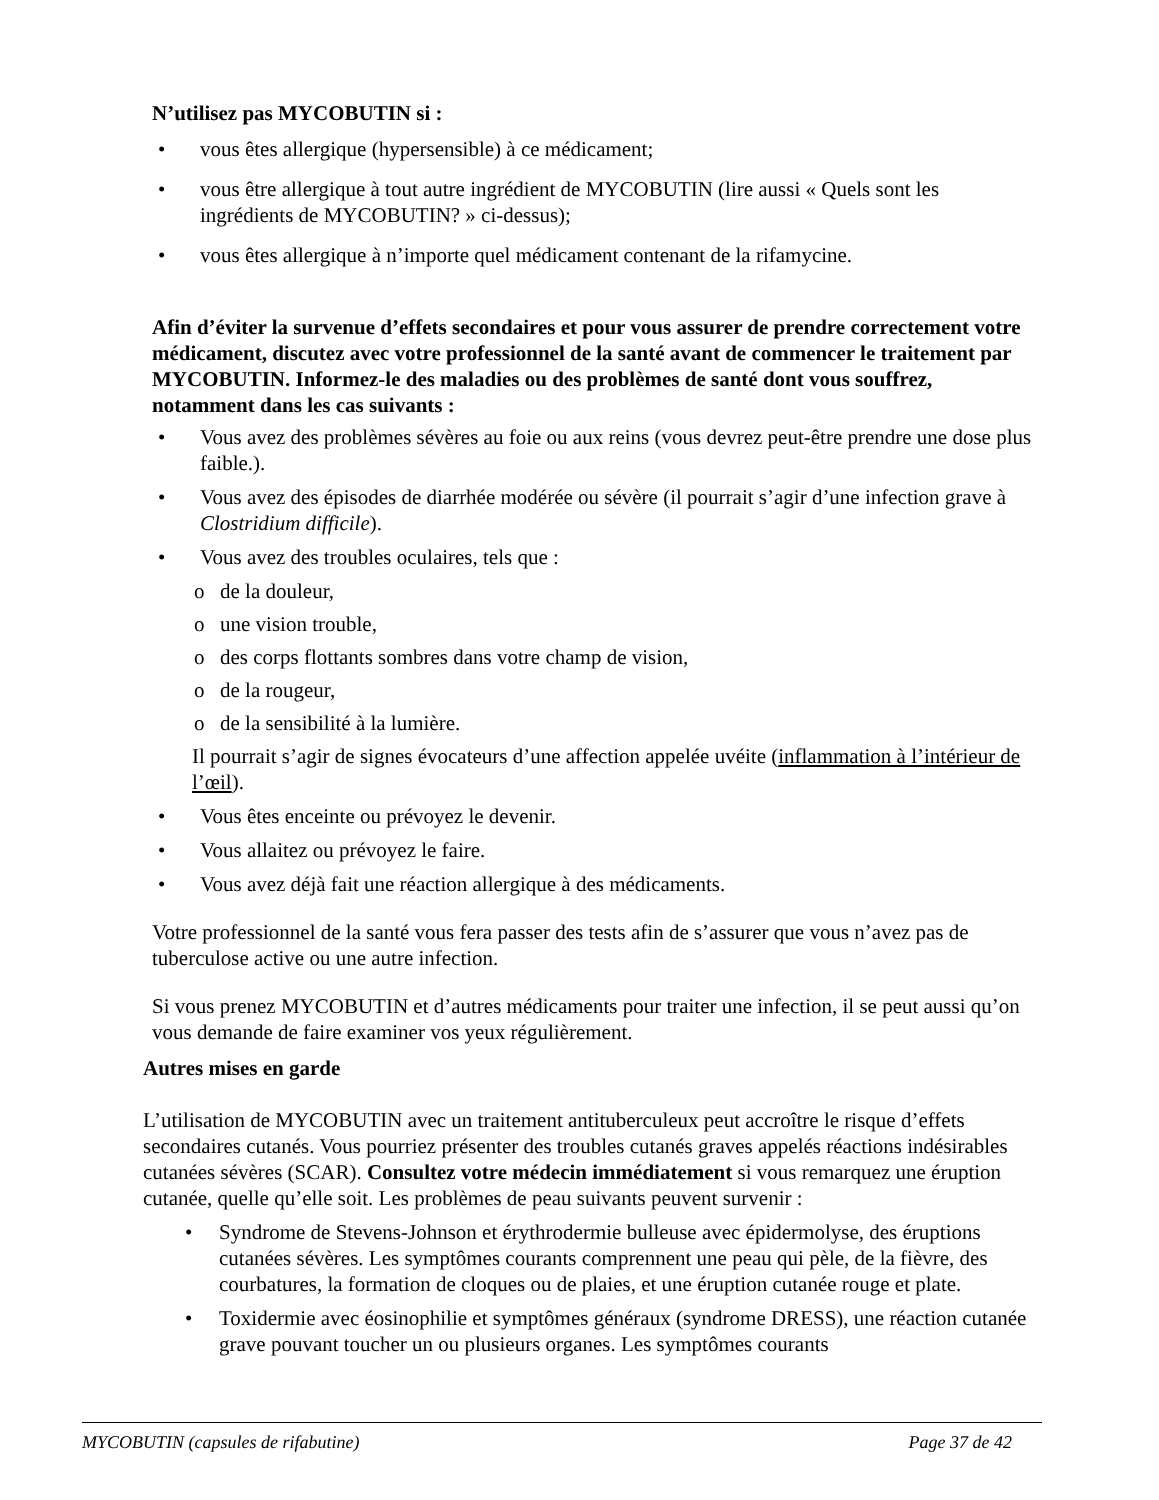N’utilisez pas MYCOBUTIN si :
• vous êtes allergique (hypersensible) à ce médicament;
• vous être allergique à tout autre ingrédient de MYCOBUTIN (lire aussi « Quels sont les ingrédients de MYCOBUTIN? » ci-dessus);
• vous êtes allergique à n’importe quel médicament contenant de la rifamycine.
Afin d’éviter la survenue d’effets secondaires et pour vous assurer de prendre correctement votre médicament, discutez avec votre professionnel de la santé avant de commencer le traitement par MYCOBUTIN. Informez-le des maladies ou des problèmes de santé dont vous souffrez, notamment dans les cas suivants :
• Vous avez des problèmes sévères au foie ou aux reins (vous devrez peut-être prendre une dose plus faible.).
• Vous avez des épisodes de diarrhée modérée ou sévère (il pourrait s’agir d’une infection grave à Clostridium difficile).
• Vous avez des troubles oculaires, tels que :
o de la douleur,
o une vision trouble,
o des corps flottants sombres dans votre champ de vision,
o de la rougeur,
o de la sensibilité à la lumière.
Il pourrait s’agir de signes évocateurs d’une affection appelée uvéite (inflammation à l’intérieur de l’œil).
• Vous êtes enceinte ou prévoyez le devenir.
• Vous allaitez ou prévoyez le faire.
• Vous avez déjà fait une réaction allergique à des médicaments.
Votre professionnel de la santé vous fera passer des tests afin de s’assurer que vous n’avez pas de tuberculose active ou une autre infection.
Si vous prenez MYCOBUTIN et d’autres médicaments pour traiter une infection, il se peut aussi qu’on vous demande de faire examiner vos yeux régulièrement.
Autres mises en garde
L’utilisation de MYCOBUTIN avec un traitement antituberculeux peut accroître le risque d’effets secondaires cutanés. Vous pourriez présenter des troubles cutanés graves appelés réactions indésirables cutanées sévères (SCAR). Consultez votre médecin immédiatement si vous remarquez une éruption cutanée, quelle qu’elle soit. Les problèmes de peau suivants peuvent survenir :
• Syndrome de Stevens-Johnson et érythrodermie bulleuse avec épidermolyse, des éruptions cutanées sévères. Les symptômes courants comprennent une peau qui pèle, de la fièvre, des courbatures, la formation de cloques ou de plaies, et une éruption cutanée rouge et plate.
• Toxidermie avec éosinophilie et symptômes généraux (syndrome DRESS), une réaction cutanée grave pouvant toucher un ou plusieurs organes. Les symptômes courants
MYCOBUTIN (capsules de rifabutine) Page 37 de 42